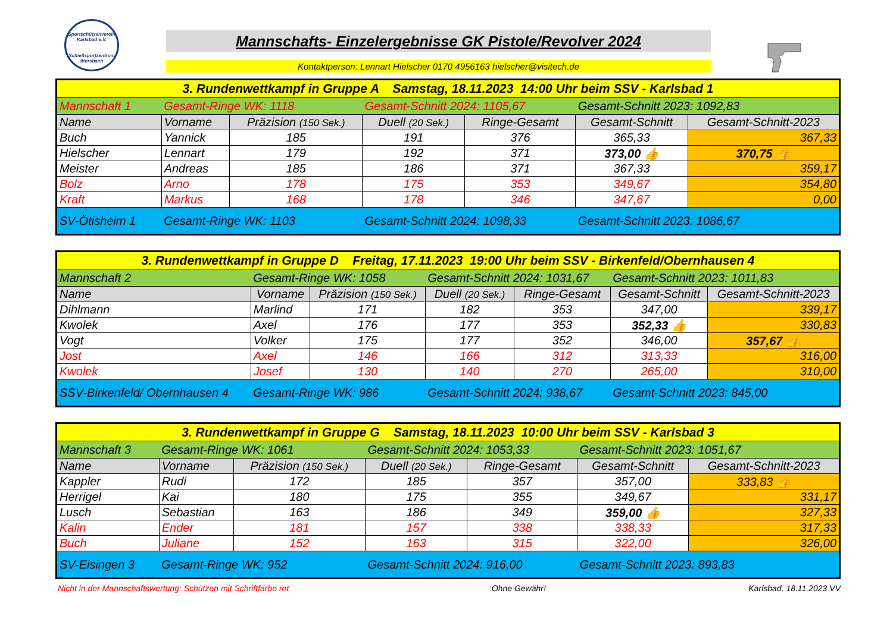Sportschützenverein Karlsbad e.V.
Schießsportzentrum Ittersbach
Mannschafts- Einzelergebnisse GK Pistole/Revolver 2024
Kontaktperson: Lennart Hielscher 0170 4956163 hielscher@visitech.de
| 3. Rundenwettkampf in Gruppe A Samstag, 18.11.2023 14:00 Uhr beim SSV - Karlsbad 1 | | | | | | |
| Mannschaft 1 | Gesamt-Ringe WK: 1118 | | Gesamt-Schnitt 2024: 1105,67 | | Gesamt-Schnitt 2023: 1092,83 | |
| Name | Vorname | Präzision (150 Sek.) | Duell (20 Sek.) | Ringe-Gesamt | Gesamt-Schnitt | Gesamt-Schnitt-2023 |
| Buch | Yannick | 185 | 191 | 376 | 365,33 | 367,33 |
| Hielscher | Lennart | 179 | 192 | 371 | 373,00 👍 | 370,75 👍 |
| Meister | Andreas | 185 | 186 | 371 | 367,33 | 359,17 |
| Bolz | Arno | 178 | 175 | 353 | 349,67 | 354,80 |
| Kraft | Markus | 168 | 178 | 346 | 347,67 | 0,00 |
| SV-Ötisheim 1 | Gesamt-Ringe WK: 1103 | | Gesamt-Schnitt 2024: 1098,33 | | Gesamt-Schnitt 2023: 1086,67 | |
| 3. Rundenwettkampf in Gruppe D Freitag, 17.11.2023 19:00 Uhr beim SSV - Birkenfeld/Obernhausen 4 | | | | | | |
| Mannschaft 2 | Gesamt-Ringe WK: 1058 | | Gesamt-Schnitt 2024: 1031,67 | | Gesamt-Schnitt 2023: 1011,83 | |
| Name | Vorname | Präzision (150 Sek.) | Duell (20 Sek.) | Ringe-Gesamt | Gesamt-Schnitt | Gesamt-Schnitt-2023 |
| Dihlmann | Marlind | 171 | 182 | 353 | 347,00 | 339,17 |
| Kwolek | Axel | 176 | 177 | 353 | 352,33 👍 | 330,83 |
| Vogt | Volker | 175 | 177 | 352 | 346,00 | 357,67 👍 |
| Jost | Axel | 146 | 166 | 312 | 313,33 | 316,00 |
| Kwolek | Josef | 130 | 140 | 270 | 265,00 | 310,00 |
| SSV-Birkenfeld/ Obernhausen 4 | Gesamt-Ringe WK: 986 | | Gesamt-Schnitt 2024: 938,67 | | Gesamt-Schnitt 2023: 845,00 | |
| 3. Rundenwettkampf in Gruppe G Samstag, 18.11.2023 10:00 Uhr beim SSV - Karlsbad 3 | | | | | | |
| Mannschaft 3 | Gesamt-Ringe WK: 1061 | | Gesamt-Schnitt 2024: 1053,33 | | Gesamt-Schnitt 2023: 1051,67 | |
| Name | Vorname | Präzision (150 Sek.) | Duell (20 Sek.) | Ringe-Gesamt | Gesamt-Schnitt | Gesamt-Schnitt-2023 |
| Kappler | Rudi | 172 | 185 | 357 | 357,00 | 333,83 👍 |
| Herrigel | Kai | 180 | 175 | 355 | 349,67 | 331,17 |
| Lusch | Sebastian | 163 | 186 | 349 | 359,00 👍 | 327,33 |
| Kalin | Ender | 181 | 157 | 338 | 338,33 | 317,33 |
| Buch | Juliane | 152 | 163 | 315 | 322,00 | 326,00 |
| SV-Eisingen 3 | Gesamt-Ringe WK: 952 | | Gesamt-Schnitt 2024: 916,00 | | Gesamt-Schnitt 2023: 893,83 | |
Nicht in der Mannschaftswertung: Schützen mit Schriftfarbe rot Ohne Gewähr! Karlsbad, 18.11.2023 VV